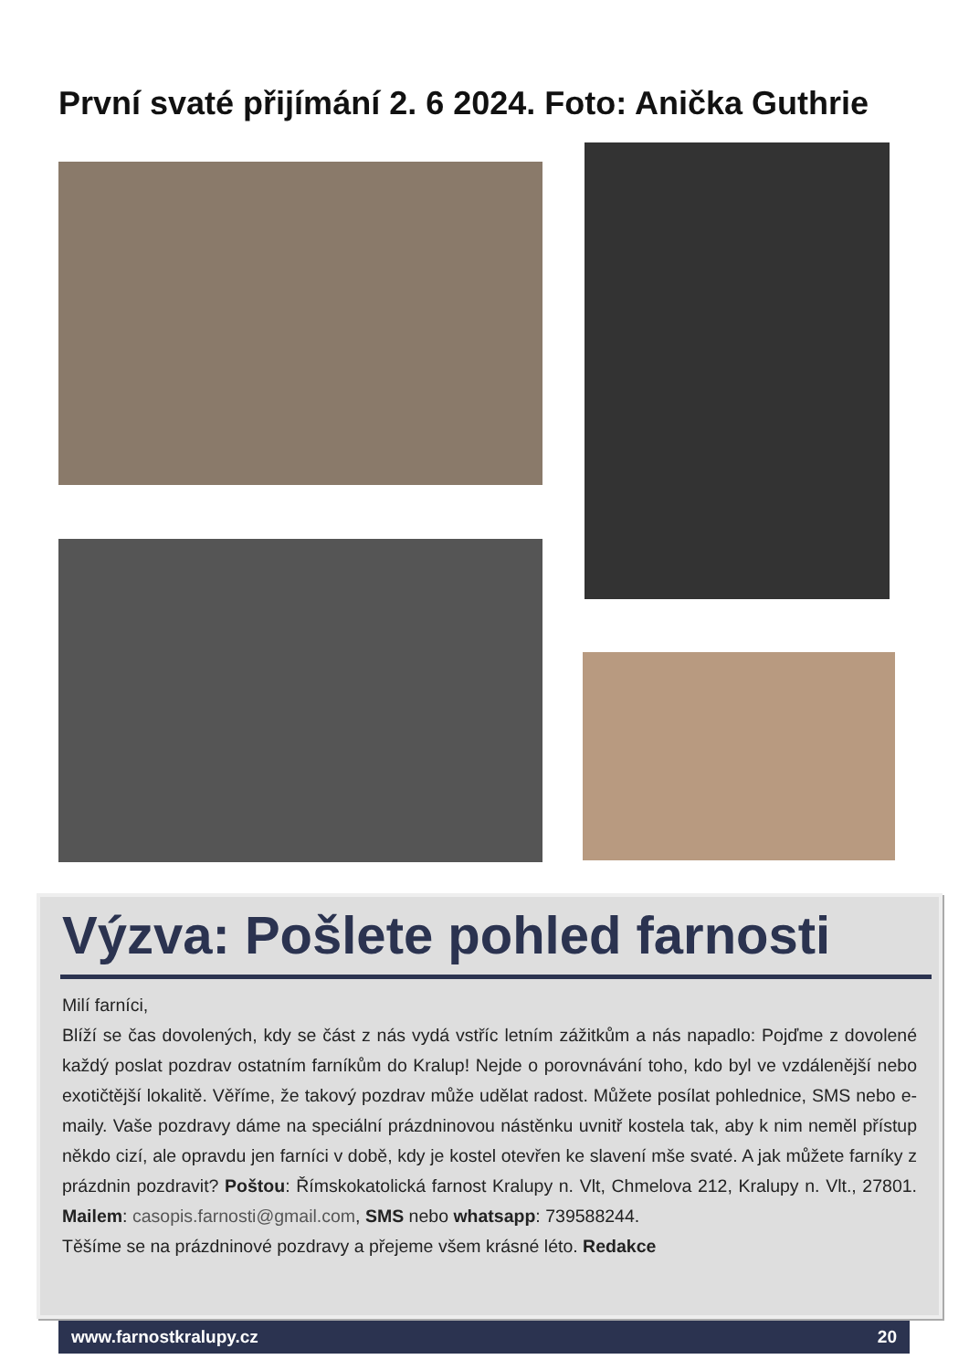První svaté přijímání 2. 6 2024. Foto: Anička Guthrie
Výzva: Pošlete pohled farnosti
Milí farníci,
Blíží se čas dovolených, kdy se část z nás vydá vstříc letním zážitkům a nás napadlo: Pojďme z dovolené každý poslat pozdrav ostatním farníkům do Kralup! Nejde o porovnávání toho, kdo byl ve vzdálenější nebo exotičtější lokalitě. Věříme, že takový pozdrav může udělat radost. Můžete posílat pohlednice, SMS nebo e-maily. Vaše pozdravy dáme na speciální prázdninovou nástěnku uvnitř kostela tak, aby k nim neměl přístup někdo cizí, ale opravdu jen farníci v době, kdy je kostel otevřen ke slavení mše svaté. A jak můžete farníky z prázdnin pozdravit? Poštou: Římskokatolická farnost Kralupy n. Vlt, Chmelova 212, Kralupy n. Vlt., 27801. Mailem: casopis.farnosti@gmail.com, SMS nebo whatsapp: 739588244.
Těšíme se na prázdninové pozdravy a přejeme všem krásné léto. Redakce
www.farnostkralupy.cz 20